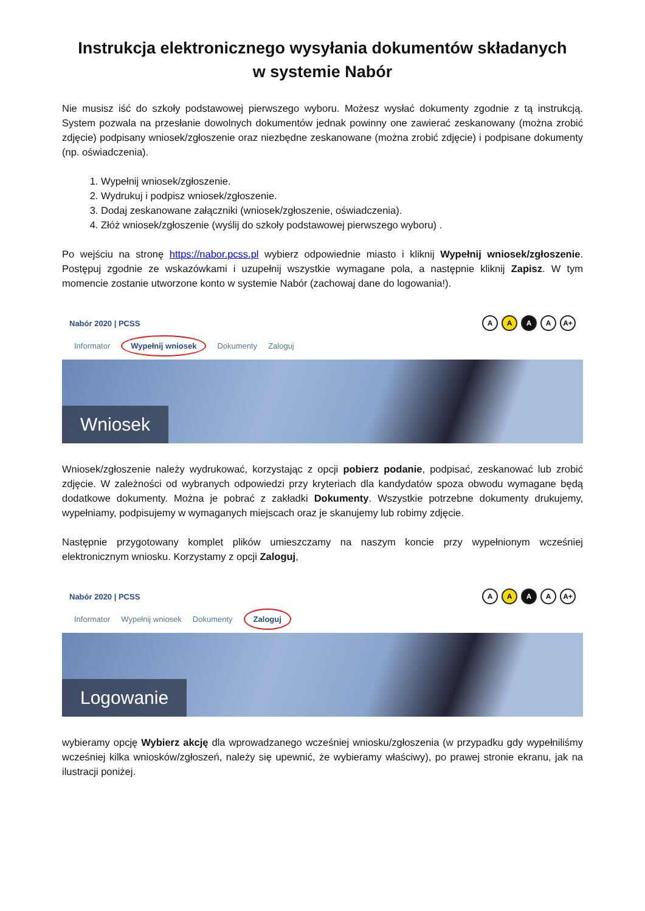Instrukcja elektronicznego wysyłania dokumentów składanych
w systemie Nabór
Nie musisz iść do szkoły podstawowej pierwszego wyboru. Możesz wysłać dokumenty zgodnie z tą instrukcją. System pozwala na przesłanie dowolnych dokumentów jednak powinny one zawierać zeskanowany (można zrobić zdjęcie) podpisany wniosek/zgłoszenie oraz niezbędne zeskanowane (można zrobić zdjęcie) i podpisane dokumenty (np. oświadczenia).
1. Wypełnij wniosek/zgłoszenie.
2. Wydrukuj i podpisz wniosek/zgłoszenie.
3. Dodaj zeskanowane załączniki (wniosek/zgłoszenie, oświadczenia).
4. Złóż wniosek/zgłoszenie (wyślij do szkoły podstawowej pierwszego wyboru) .
Po wejściu na stronę https://nabor.pcss.pl wybierz odpowiednie miasto i kliknij Wypełnij wniosek/zgłoszenie. Postępuj zgodnie ze wskazówkami i uzupełnij wszystkie wymagane pola, a następnie kliknij Zapisz. W tym momencie zostanie utworzone konto w systemie Nabór (zachowaj dane do logowania!).
Nabór 2020 | PCSS AAAA A+
Informator Wypełnij wniosek Dokumenty Zaloguj
Wniosek
Wniosek/zgłoszenie należy wydrukować, korzystając z opcji pobierz podanie, podpisać, zeskanować lub zrobić zdjęcie. W zależności od wybranych odpowiedzi przy kryteriach dla kandydatów spoza obwodu wymagane będą dodatkowe dokumenty. Można je pobrać z zakładki Dokumenty. Wszystkie potrzebne dokumenty drukujemy, wypełniamy, podpisujemy w wymaganych miejscach oraz je skanujemy lub robimy zdjęcie.
Następnie przygotowany komplet plików umieszczamy na naszym koncie przy wypełnionym wcześniej elektronicznym wniosku. Korzystamy z opcji Zaloguj,
Nabór 2020 | PCSS AAAA A+
Informator Wypełnij wniosek Dokumenty Zaloguj
Logowanie
wybieramy opcję Wybierz akcję dla wprowadzanego wcześniej wniosku/zgłoszenia (w przypadku gdy wypełniliśmy wcześniej kilka wniosków/zgłoszeń, należy się upewnić, że wybieramy właściwy), po prawej stronie ekranu, jak na ilustracji poniżej.